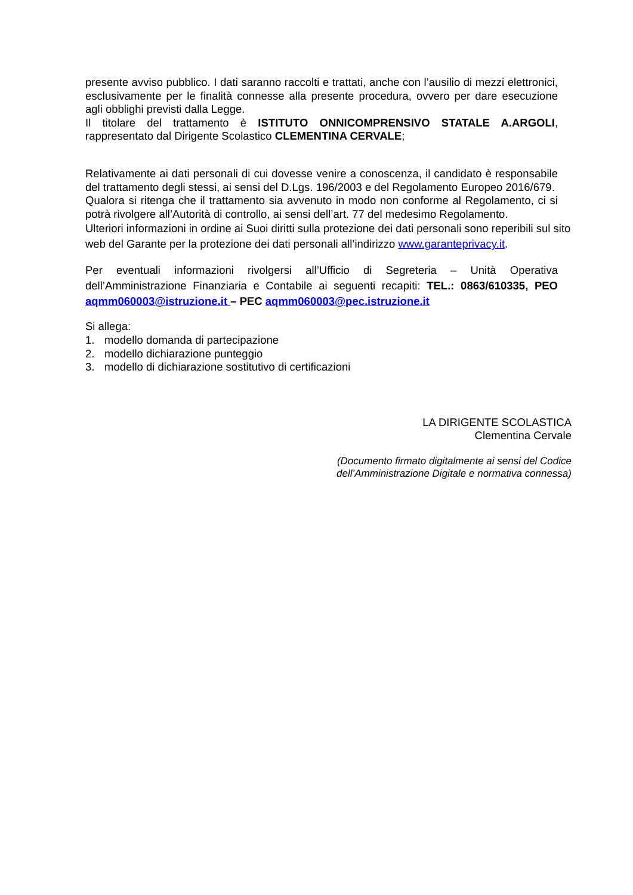presente avviso pubblico. I dati saranno raccolti e trattati, anche con l’ausilio di mezzi elettronici, esclusivamente per le finalità connesse alla presente procedura, ovvero per dare esecuzione agli obblighi previsti dalla Legge.
Il titolare del trattamento è ISTITUTO ONNICOMPRENSIVO STATALE A.ARGOLI, rappresentato dal Dirigente Scolastico CLEMENTINA CERVALE;
Relativamente ai dati personali di cui dovesse venire a conoscenza, il candidato è responsabile del trattamento degli stessi, ai sensi del D.Lgs. 196/2003 e del Regolamento Europeo 2016/679.
Qualora si ritenga che il trattamento sia avvenuto in modo non conforme al Regolamento, ci si potrà rivolgere all’Autorità di controllo, ai sensi dell’art. 77 del medesimo Regolamento.
Ulteriori informazioni in ordine ai Suoi diritti sulla protezione dei dati personali sono reperibili sul sito web del Garante per la protezione dei dati personali all’indirizzo www.garanteprivacy.it.
Per eventuali informazioni rivolgersi all’Ufficio di Segreteria – Unità Operativa dell’Amministrazione Finanziaria e Contabile ai seguenti recapiti: TEL.: 0863/610335, PEO aqmm060003@istruzione.it – PEC aqmm060003@pec.istruzione.it
Si allega:
1. modello domanda di partecipazione
2. modello dichiarazione punteggio
3. modello di dichiarazione sostitutivo di certificazioni
LA DIRIGENTE SCOLASTICA
Clementina Cervale
(Documento firmato digitalmente ai sensi del Codice
dell’Amministrazione Digitale e normativa connessa)